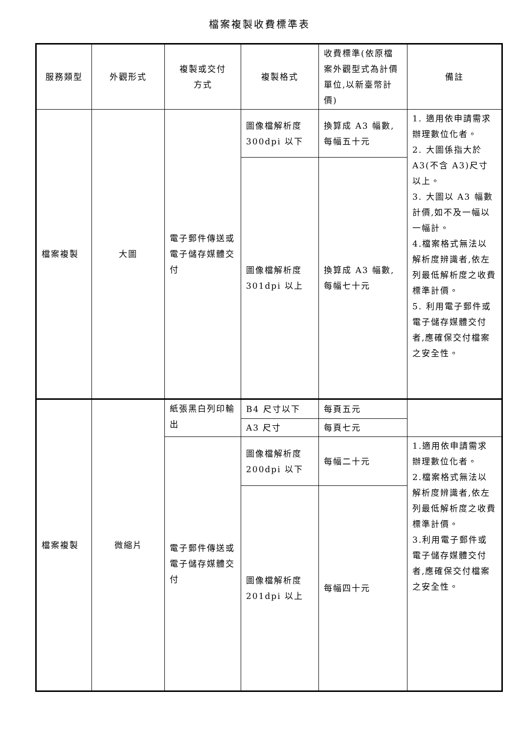檔案複製收費標準表
| 服務類型 | 外觀形式 | 複製或交付 方式 | 複製格式 | 收費標準(依原檔案外觀型式為計價單位,以新臺幣計價) | 備註 |
| --- | --- | --- | --- | --- | --- |
| 檔案複製 | 大圖 | 電子郵件傳送或電子儲存媒體交付 | 圖像檔解析度300dpi 以下 | 換算成 A3 幅數,每幅五十元 | 1. 適用依申請需求辦理數位化者。 2. 大圖係指大於A3(不含 A3)尺寸以上。 3. 大圖以 A3 幅數計價,如不及一幅以一幅計。 4.檔案格式無法以解析度辨識者,依左列最低解析度之收費標準計價。 5. 利用電子郵件或電子儲存媒體交付者,應確保交付檔案之安全性。 |
| | | | 圖像檔解析度301dpi 以上 | 換算成 A3 幅數,每幅七十元 | |
| 檔案複製 | 微縮片 | 紙張黑白列印輸出 | B4 尺寸以下 | 每頁五元 | |
| | | | A3 尺寸 | 每頁七元 | |
| | | 電子郵件傳送或電子儲存媒體交付 | 圖像檔解析度200dpi 以下 | 每幅二十元 | 1.適用依申請需求辦理數位化者。 2.檔案格式無法以解析度辨識者,依左列最低解析度之收費標準計價。 3.利用電子郵件或電子儲存媒體交付者,應確保交付檔案之安全性。 |
| | | | 圖像檔解析度201dpi 以上 | 每幅四十元 | |